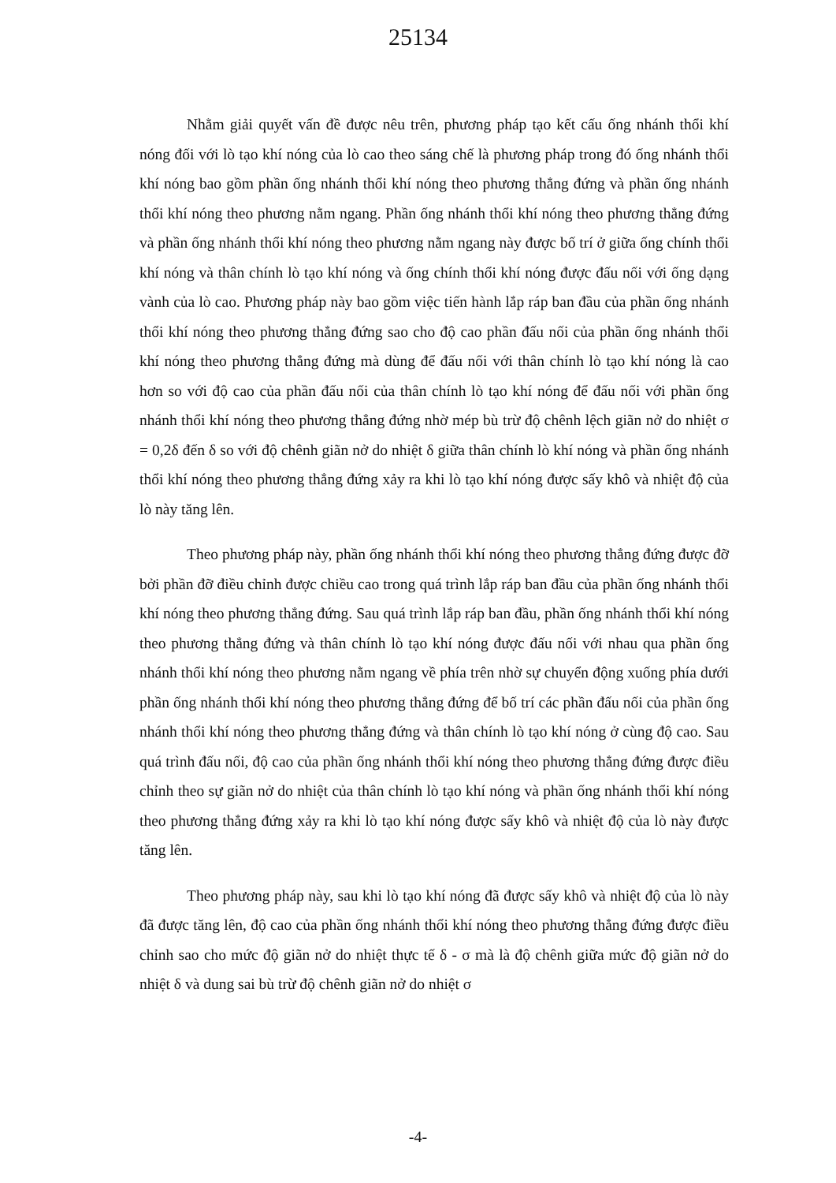25134
Nhằm giải quyết vấn đề được nêu trên, phương pháp tạo kết cấu ống nhánh thổi khí nóng đối với lò tạo khí nóng của lò cao theo sáng chế là phương pháp trong đó ống nhánh thổi khí nóng bao gồm phần ống nhánh thổi khí nóng theo phương thẳng đứng và phần ống nhánh thổi khí nóng theo phương nằm ngang. Phần ống nhánh thổi khí nóng theo phương thẳng đứng và phần ống nhánh thổi khí nóng theo phương nằm ngang này được bố trí ở giữa ống chính thổi khí nóng và thân chính lò tạo khí nóng và ống chính thổi khí nóng được đấu nối với ống dạng vành của lò cao. Phương pháp này bao gồm việc tiến hành lắp ráp ban đầu của phần ống nhánh thổi khí nóng theo phương thẳng đứng sao cho độ cao phần đấu nối của phần ống nhánh thổi khí nóng theo phương thẳng đứng mà dùng để đấu nối với thân chính lò tạo khí nóng là cao hơn so với độ cao của phần đấu nối của thân chính lò tạo khí nóng để đấu nối với phần ống nhánh thổi khí nóng theo phương thẳng đứng nhờ mép bù trừ độ chênh lệch giãn nở do nhiệt σ = 0,2δ đến δ so với độ chênh giãn nở do nhiệt δ giữa thân chính lò khí nóng và phần ống nhánh thổi khí nóng theo phương thẳng đứng xảy ra khi lò tạo khí nóng được sấy khô và nhiệt độ của lò này tăng lên.
Theo phương pháp này, phần ống nhánh thổi khí nóng theo phương thẳng đứng được đỡ bởi phần đỡ điều chỉnh được chiều cao trong quá trình lắp ráp ban đầu của phần ống nhánh thổi khí nóng theo phương thẳng đứng. Sau quá trình lắp ráp ban đầu, phần ống nhánh thổi khí nóng theo phương thẳng đứng và thân chính lò tạo khí nóng được đấu nối với nhau qua phần ống nhánh thổi khí nóng theo phương nằm ngang về phía trên nhờ sự chuyển động xuống phía dưới phần ống nhánh thổi khí nóng theo phương thẳng đứng để bố trí các phần đấu nối của phần ống nhánh thổi khí nóng theo phương thẳng đứng và thân chính lò tạo khí nóng ở cùng độ cao. Sau quá trình đấu nối, độ cao của phần ống nhánh thổi khí nóng theo phương thẳng đứng được điều chỉnh theo sự giãn nở do nhiệt của thân chính lò tạo khí nóng và phần ống nhánh thổi khí nóng theo phương thẳng đứng xảy ra khi lò tạo khí nóng được sấy khô và nhiệt độ của lò này được tăng lên.
Theo phương pháp này, sau khi lò tạo khí nóng đã được sấy khô và nhiệt độ của lò này đã được tăng lên, độ cao của phần ống nhánh thổi khí nóng theo phương thẳng đứng được điều chỉnh sao cho mức độ giãn nở do nhiệt thực tế δ - σ mà là độ chênh giữa mức độ giãn nở do nhiệt δ và dung sai bù trừ độ chênh giãn nở do nhiệt σ
-4-